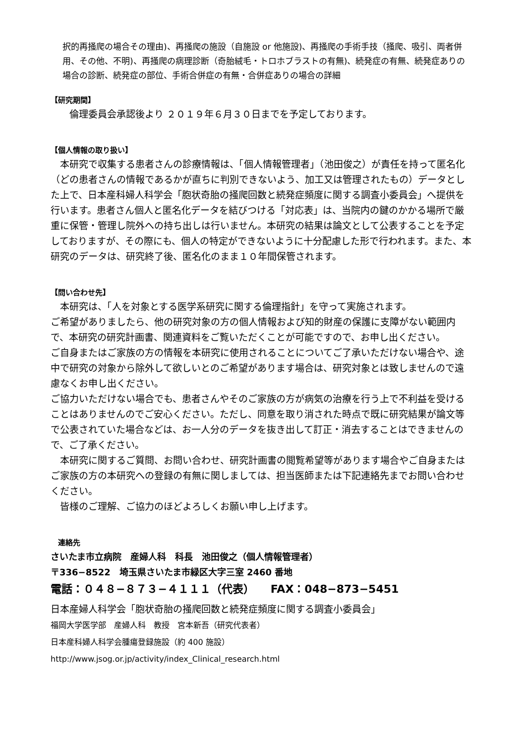択的再掻爬の場合その理由)、再掻爬の施設（自施設 or 他施設)、再掻爬の手術手技（掻爬、吸引、両者併用、その他、不明)、再掻爬の病理診断（奇胎絨毛・トロホブラストの有無)、続発症の有無、続発症ありの場合の診断、続発症の部位、手術合併症の有無・合併症ありの場合の詳細
【研究期間】
　　倫理委員会承認後より ２０１９年６月３０日までを予定しております。
【個人情報の取り扱い】
　本研究で収集する患者さんの診療情報は、「個人情報管理者」（池田俊之）が責任を持って匿名化（どの患者さんの情報であるかが直ちに判別できないよう、加工又は管理されたもの）データとした上で、日本産科婦人科学会「胞状奇胎の掻爬回数と続発症頻度に関する調査小委員会」へ提供を行います。患者さん個人と匿名化データを結びつける「対応表」は、当院内の鍵のかかる場所で厳重に保管・管理し院外への持ち出しは行いません。本研究の結果は論文として公表することを予定しておりますが、その際にも、個人の特定ができないように十分配慮した形で行われます。また、本研究のデータは、研究終了後、匿名化のまま１０年間保管されます。
【問い合わせ先】
　本研究は、「人を対象とする医学系研究に関する倫理指針」を守って実施されます。
ご希望がありましたら、他の研究対象の方の個人情報および知的財産の保護に支障がない範囲内で、本研究の研究計画書、関連資料をご覧いただくことが可能ですので、お申し出ください。
ご自身またはご家族の方の情報を本研究に使用されることについてご了承いただけない場合や、途中で研究の対象から除外して欲しいとのご希望があります場合は、研究対象とは致しませんので遠慮なくお申し出ください。
ご協力いただけない場合でも、患者さんやそのご家族の方が病気の治療を行う上で不利益を受けることはありませんのでご安心ください。ただし、同意を取り消された時点で既に研究結果が論文等で公表されていた場合などは、お一人分のデータを抜き出して訂正・消去することはできませんので、ご了承ください。
　本研究に関するご質問、お問い合わせ、研究計画書の閲覧希望等があります場合やご自身またはご家族の方の本研究への登録の有無に関しましては、担当医師または下記連絡先までお問い合わせください。
　皆様のご理解、ご協力のほどよろしくお願い申し上げます。
　連絡先
さいたま市立病院　産婦人科　科長　池田俊之（個人情報管理者）
〒336−8522　埼玉県さいたま市緑区大字三室 2460 番地
電話：０４８−８７３−４１１１（代表）　　FAX：048−873−5451
日本産婦人科学会「胞状奇胎の掻爬回数と続発症頻度に関する調査小委員会」
福岡大学医学部　産婦人科　教授　宮本新吾（研究代表者）
日本産科婦人科学会腫瘍登録施設（約 400 施設）
http://www.jsog.or.jp/activity/index_Clinical_research.html